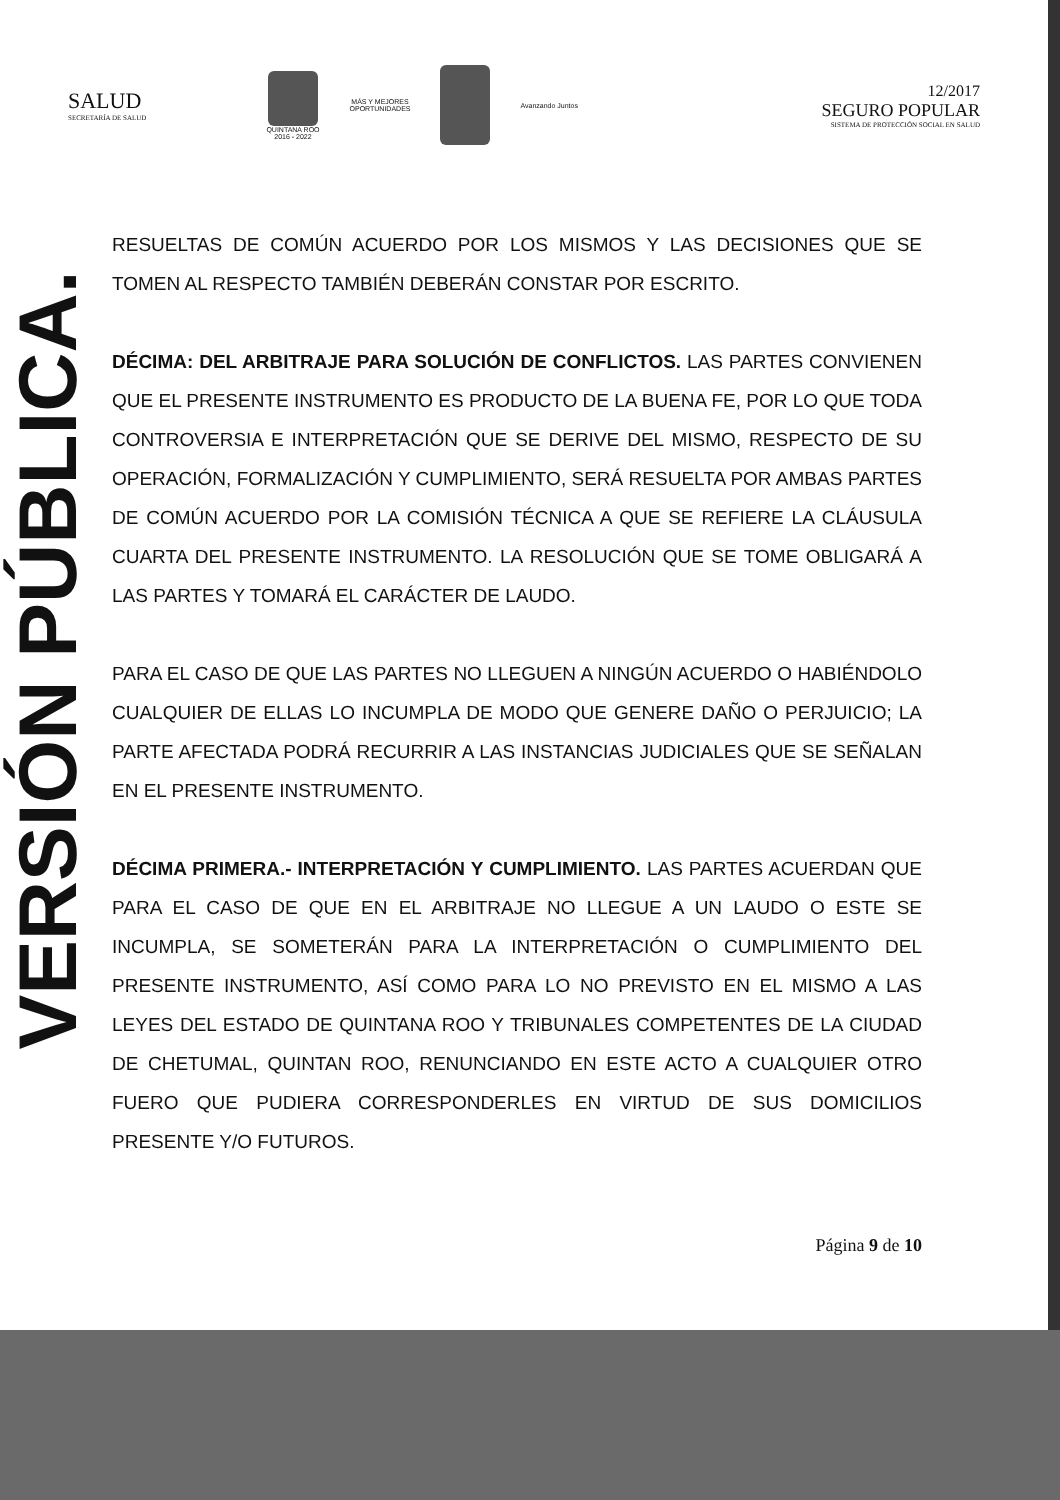SALUD
SECRETARÍA DE SALUD
QUINTANA ROO
2016 - 2022
MÁS Y MEJORES
OPORTUNIDADES
Avanzando Juntos
12/2017
SEGURO POPULAR
SISTEMA DE PROTECCIÓN SOCIAL EN SALUD
VERSIÓN PÚBLICA.
RESUELTAS DE COMÚN ACUERDO POR LOS MISMOS Y LAS DECISIONES QUE SE TOMEN AL RESPECTO TAMBIÉN DEBERÁN CONSTAR POR ESCRITO.
DÉCIMA: DEL ARBITRAJE PARA SOLUCIÓN DE CONFLICTOS. LAS PARTES CONVIENEN QUE EL PRESENTE INSTRUMENTO ES PRODUCTO DE LA BUENA FE, POR LO QUE TODA CONTROVERSIA E INTERPRETACIÓN QUE SE DERIVE DEL MISMO, RESPECTO DE SU OPERACIÓN, FORMALIZACIÓN Y CUMPLIMIENTO, SERÁ RESUELTA POR AMBAS PARTES DE COMÚN ACUERDO POR LA COMISIÓN TÉCNICA A QUE SE REFIERE LA CLÁUSULA CUARTA DEL PRESENTE INSTRUMENTO. LA RESOLUCIÓN QUE SE TOME OBLIGARÁ A LAS PARTES Y TOMARÁ EL CARÁCTER DE LAUDO.
PARA EL CASO DE QUE LAS PARTES NO LLEGUEN A NINGÚN ACUERDO O HABIÉNDOLO CUALQUIER DE ELLAS LO INCUMPLA DE MODO QUE GENERE DAÑO O PERJUICIO; LA PARTE AFECTADA PODRÁ RECURRIR A LAS INSTANCIAS JUDICIALES QUE SE SEÑALAN EN EL PRESENTE INSTRUMENTO.
DÉCIMA PRIMERA.- INTERPRETACIÓN Y CUMPLIMIENTO. LAS PARTES ACUERDAN QUE PARA EL CASO DE QUE EN EL ARBITRAJE NO LLEGUE A UN LAUDO O ESTE SE INCUMPLA, SE SOMETERÁN PARA LA INTERPRETACIÓN O CUMPLIMIENTO DEL PRESENTE INSTRUMENTO, ASÍ COMO PARA LO NO PREVISTO EN EL MISMO A LAS LEYES DEL ESTADO DE QUINTANA ROO Y TRIBUNALES COMPETENTES DE LA CIUDAD DE CHETUMAL, QUINTAN ROO, RENUNCIANDO EN ESTE ACTO A CUALQUIER OTRO FUERO QUE PUDIERA CORRESPONDERLES EN VIRTUD DE SUS DOMICILIOS PRESENTE Y/O FUTUROS.
Página 9 de 10